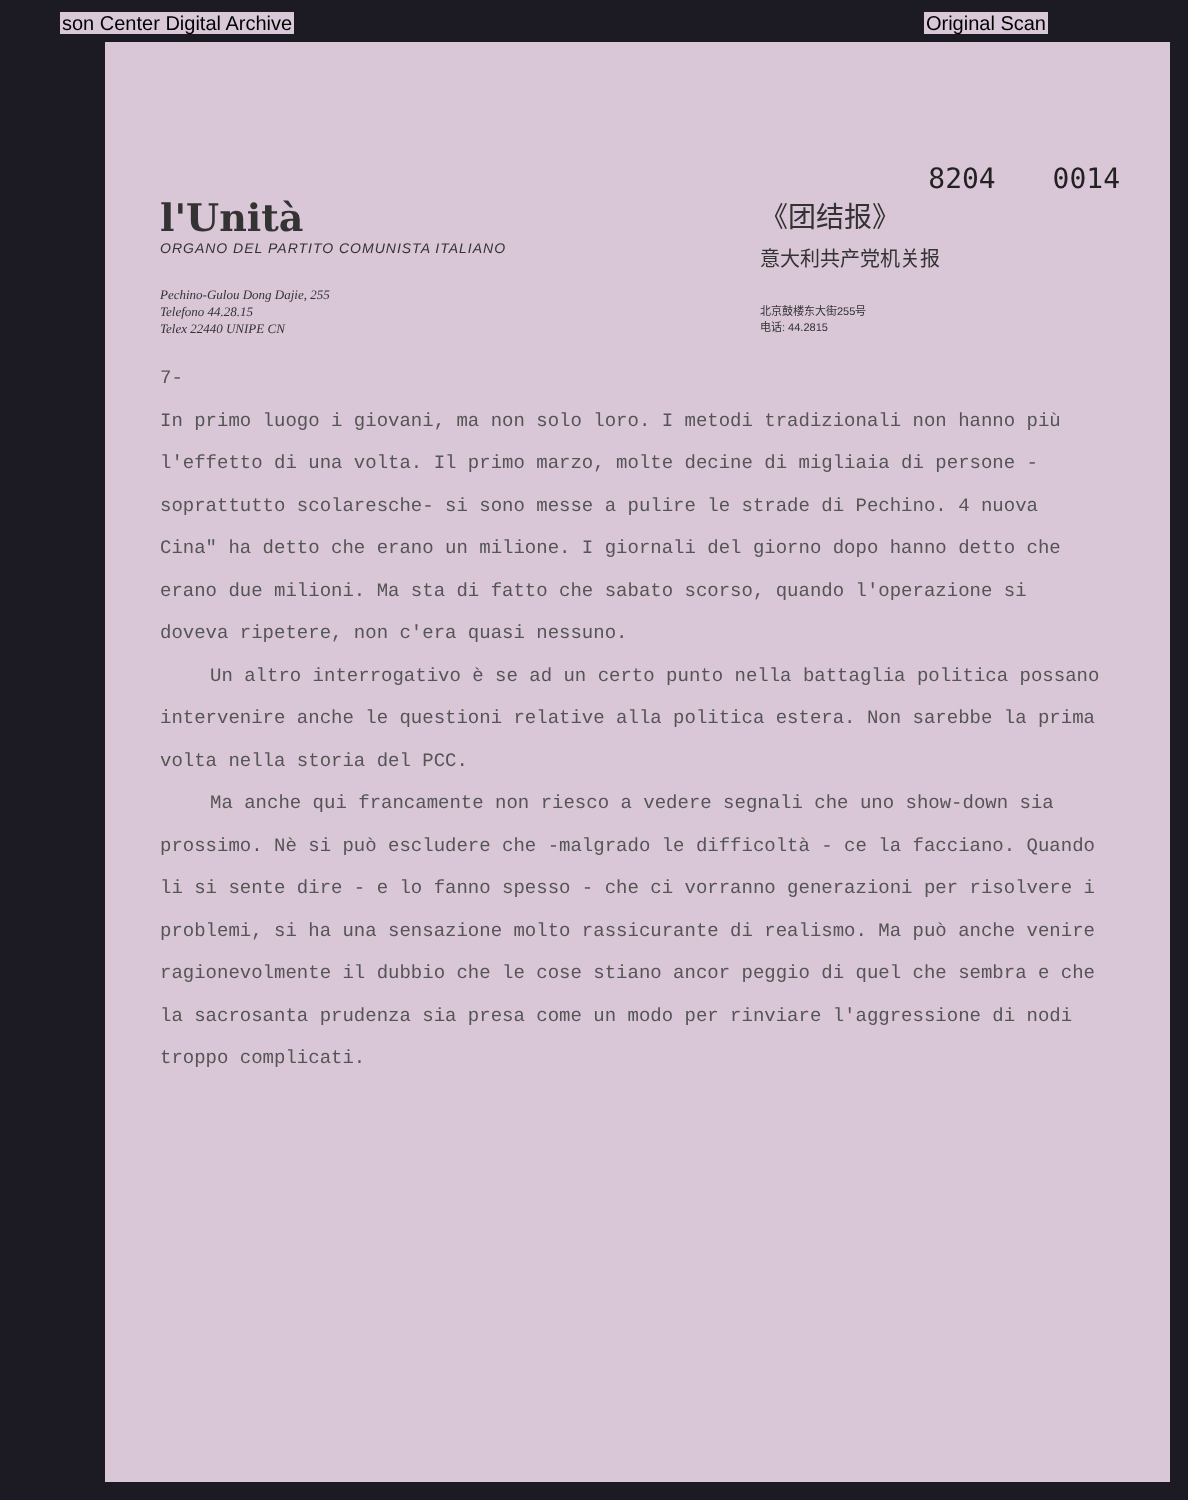son Center Digital Archive Original Scan
8204 0014
l'Unità
ORGANO DEL PARTITO COMUNISTA ITALIANO
Pechino-Gulou Dong Dajie, 255
Telefono 44.28.15
Telex 22440 UNIPE CN
《团结报》
意大利共产党机关报
北京鼓楼东大街255号
电话: 44.2815
7-
In primo luogo i giovani, ma non solo loro. I metodi tradizionali non hanno più l'effetto di una volta. Il primo marzo, molte decine di migliaia di persone - soprattutto scolaresche- si sono messe a pulire le strade di Pechino. 4 nuova Cina" ha detto che erano un milione. I giornali del giorno dopo hanno detto che erano due milioni. Ma sta di fatto che sabato scorso, quando l'operazione si doveva ripetere, non c'era quasi nessuno.
Un altro interrogativo è se ad un certo punto nella battaglia politica possano intervenire anche le questioni relative alla politica estera. Non sarebbe la prima volta nella storia del PCC.
Ma anche qui francamente non riesco a vedere segnali che uno show-down sia prossimo. Nè si può escludere che -malgrado le difficoltà - ce la facciano. Quando li si sente dire - e lo fanno spesso - che ci vorranno generazioni per risolvere i problemi, si ha una sensazione molto rassicurante di realismo. Ma può anche venire ragionevolmente il dubbio che le cose stiano ancor peggio di quel che sembra e che la sacrosanta prudenza sia presa come un modo per rinviare l'aggressione di nodi troppo complicati.